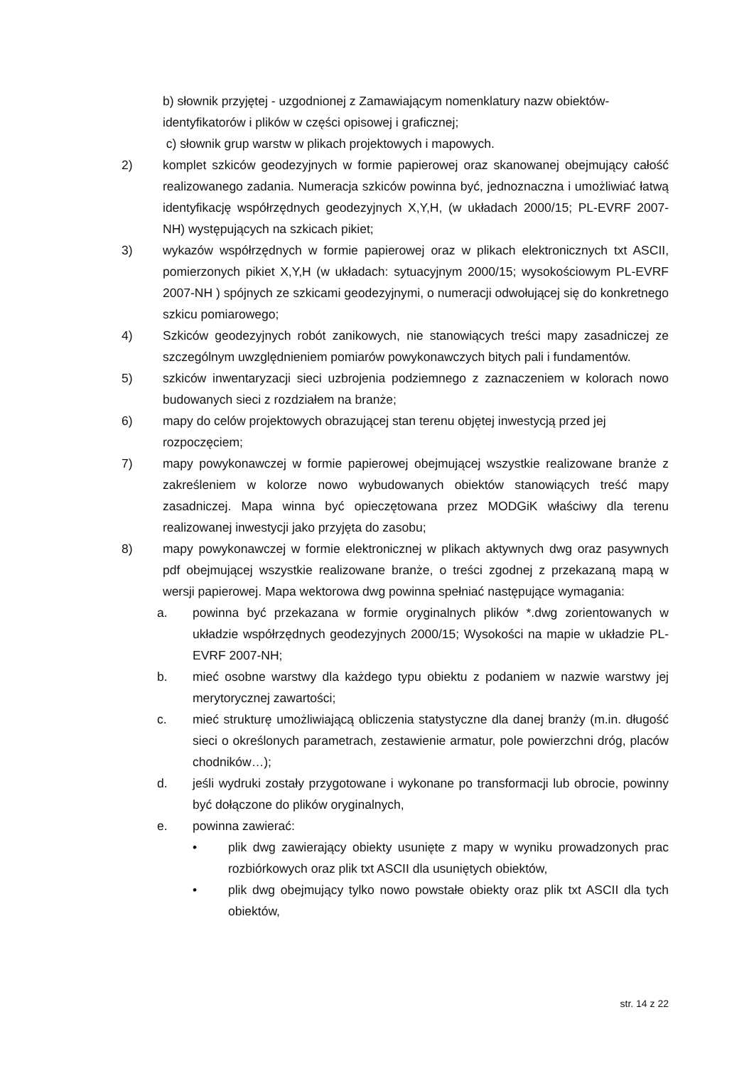b) słownik przyjętej - uzgodnionej z Zamawiającym nomenklatury nazw obiektów-identyfikatorów i plików w części opisowej i graficznej;
c) słownik grup warstw w plikach projektowych i mapowych.
2) komplet szkiców geodezyjnych w formie papierowej oraz skanowanej obejmujący całość realizowanego zadania. Numeracja szkiców powinna być, jednoznaczna i umożliwiać łatwą identyfikację współrzędnych geodezyjnych X,Y,H, (w układach 2000/15; PL-EVRF 2007-NH) występujących na szkicach pikiet;
3) wykazów współrzędnych w formie papierowej oraz w plikach elektronicznych txt ASCII, pomierzonych pikiet X,Y,H (w układach: sytuacyjnym 2000/15; wysokościowym PL-EVRF 2007-NH ) spójnych ze szkicami geodezyjnymi, o numeracji odwołującej się do konkretnego szkicu pomiarowego;
4) Szkiców geodezyjnych robót zanikowych, nie stanowiących treści mapy zasadniczej ze szczególnym uwzględnieniem pomiarów powykonawczych bitych pali i fundamentów.
5) szkiców inwentaryzacji sieci uzbrojenia podziemnego z zaznaczeniem w kolorach nowo budowanych sieci z rozdziałem na branże;
6) mapy do celów projektowych obrazującej stan terenu objętej inwestycją przed jej rozpoczęciem;
7) mapy powykonawczej w formie papierowej obejmującej wszystkie realizowane branże z zakreśleniem w kolorze nowo wybudowanych obiektów stanowiących treść mapy zasadniczej. Mapa winna być opieczętowana przez MODGiK właściwy dla terenu realizowanej inwestycji jako przyjęta do zasobu;
8) mapy powykonawczej w formie elektronicznej w plikach aktywnych dwg oraz pasywnych pdf obejmującej wszystkie realizowane branże, o treści zgodnej z przekazaną mapą w wersji papierowej. Mapa wektorowa dwg powinna spełniać następujące wymagania:
a. powinna być przekazana w formie oryginalnych plików *.dwg zorientowanych w układzie współrzędnych geodezyjnych 2000/15; Wysokości na mapie w układzie PL-EVRF 2007-NH;
b. mieć osobne warstwy dla każdego typu obiektu z podaniem w nazwie warstwy jej merytorycznej zawartości;
c. mieć strukturę umożliwiającą obliczenia statystyczne dla danej branży (m.in. długość sieci o określonych parametrach, zestawienie armatur, pole powierzchni dróg, placów chodników…);
d. jeśli wydruki zostały przygotowane i wykonane po transformacji lub obrocie, powinny być dołączone do plików oryginalnych,
e. powinna zawierać:
• plik dwg zawierający obiekty usunięte z mapy w wyniku prowadzonych prac rozbiórkowych oraz plik txt ASCII dla usuniętych obiektów,
• plik dwg obejmujący tylko nowo powstałe obiekty oraz plik txt ASCII dla tych obiektów,
str. 14 z 22